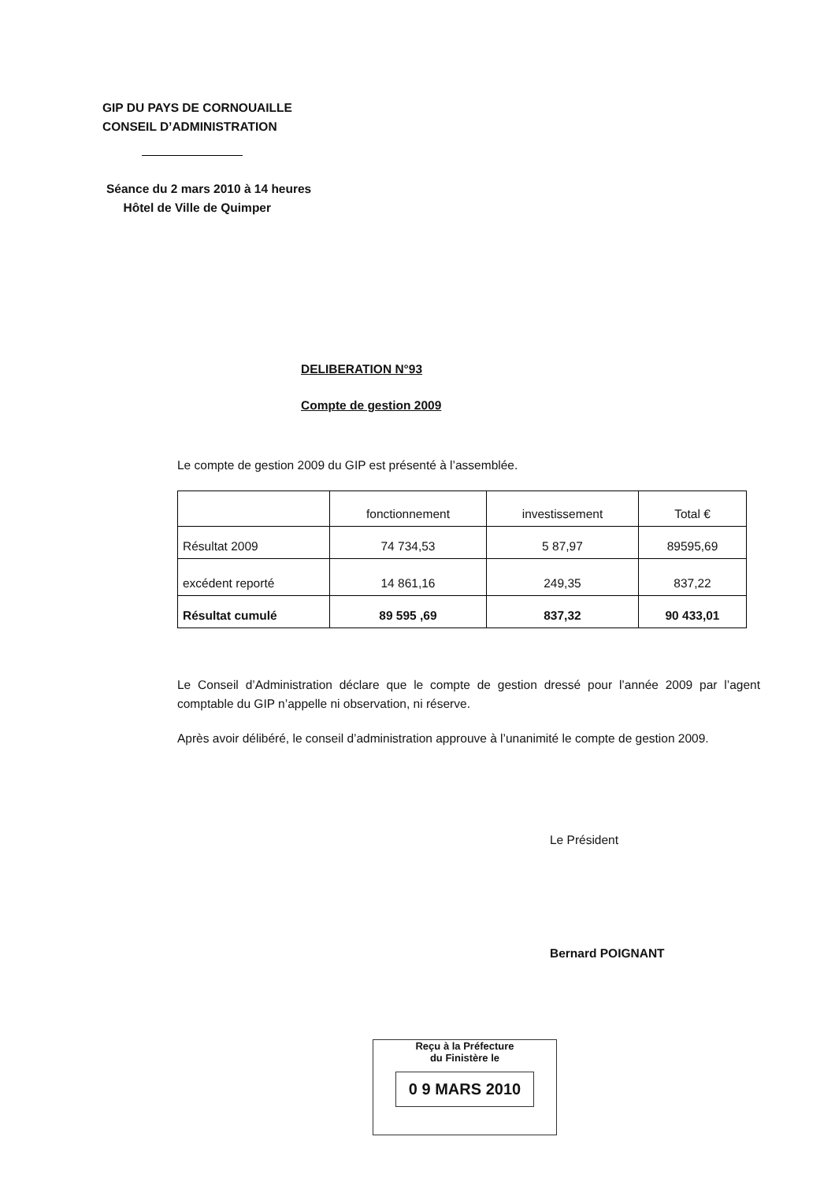GIP DU PAYS DE CORNOUAILLE
CONSEIL D’ADMINISTRATION
Séance du 2 mars 2010 à 14 heures
Hôtel de Ville de Quimper
DELIBERATION N°93
Compte de gestion 2009
Le compte de gestion 2009 du GIP est présenté à l’assemblée.
| | fonctionnement | investissement | Total € |
| Résultat 2009 | 74 734,53 | 5 87,97 | 89595,69 |
| excédent reporté | 14 861,16 | 249,35 | 837,22 |
| Résultat cumulé | 89 595 ,69 | 837,32 | 90 433,01 |
Le Conseil d’Administration déclare que le compte de gestion dressé pour l’année 2009 par l’agent comptable du GIP n’appelle ni observation, ni réserve.
Après avoir délibéré, le conseil d’administration approuve à l’unanimité le compte de gestion 2009.
Le Président
Bernard POIGNANT
Reçu à la Préfecture
du Finistère le
0 9 MARS 2010